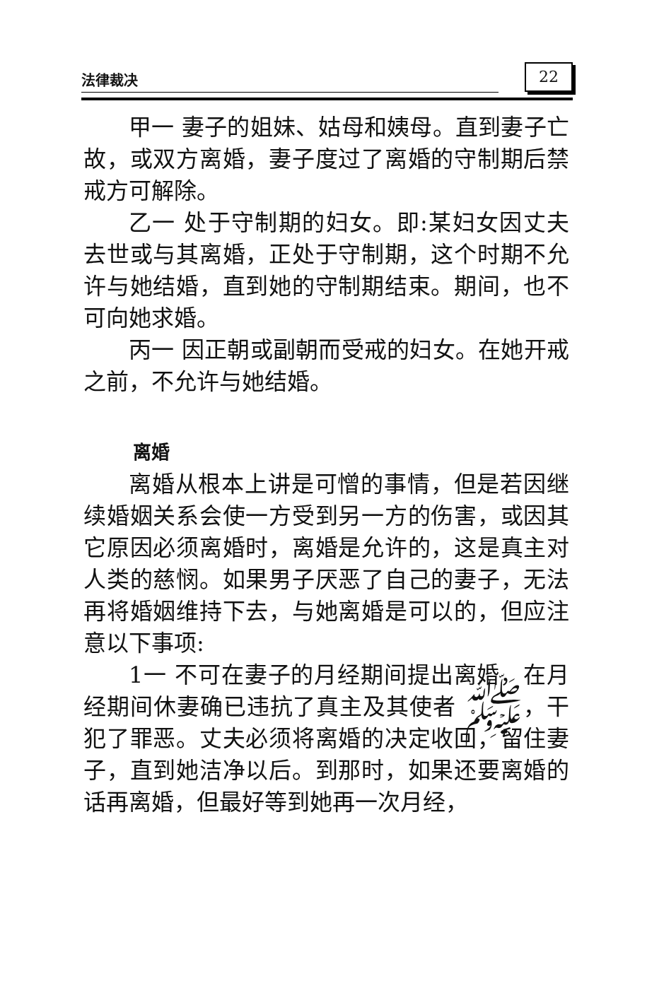法律裁决 22
甲一 妻子的姐妹、姑母和姨母。直到妻子亡故，或双方离婚，妻子度过了离婚的守制期后禁戒方可解除。
乙一 处于守制期的妇女。即:某妇女因丈夫去世或与其离婚，正处于守制期，这个时期不允许与她结婚，直到她的守制期结束。期间，也不可向她求婚。
丙一 因正朝或副朝而受戒的妇女。在她开戒之前，不允许与她结婚。
离婚
离婚从根本上讲是可憎的事情，但是若因继续婚姻关系会使一方受到另一方的伤害，或因其它原因必须离婚时，离婚是允许的，这是真主对人类的慈悯。如果男子厌恶了自己的妻子，无法再将婚姻维持下去，与她离婚是可以的，但应注意以下事项:
1一 不可在妻子的月经期间提出离婚，在月经期间休妻确已违抗了真主及其使者 ﷺ，干犯了罪恶。丈夫必须将离婚的决定收回，留住妻子，直到她洁净以后。到那时，如果还要离婚的话再离婚，但最好等到她再一次月经，